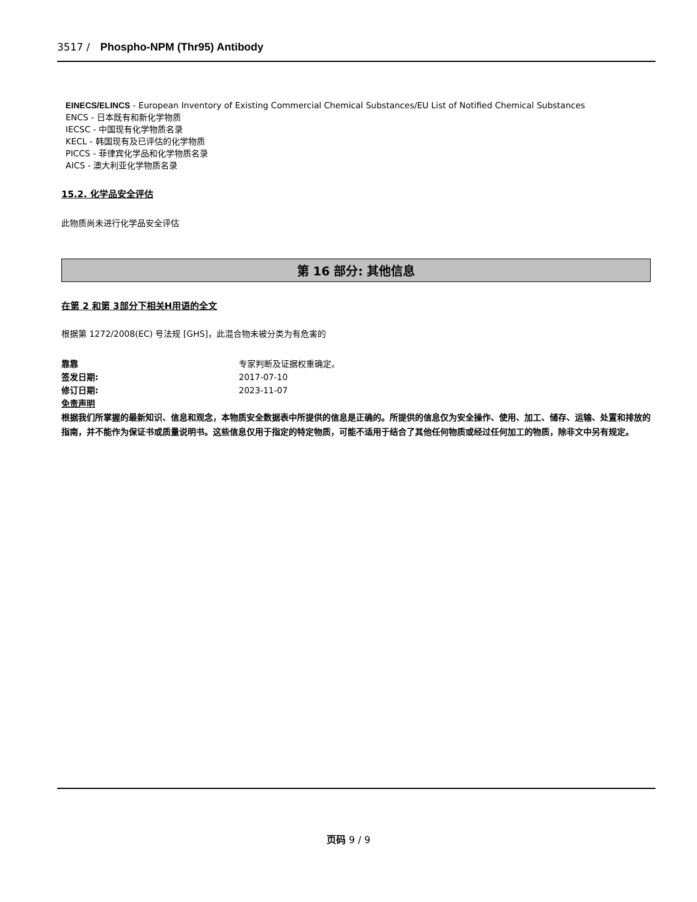3517 / Phospho-NPM (Thr95) Antibody
EINECS/ELINCS - European Inventory of Existing Commercial Chemical Substances/EU List of Notified Chemical Substances
ENCS - 日本既有和新化学物质
IECSC - 中国现有化学物质名录
KECL - 韩国现有及已评估的化学物质
PICCS - 菲律宾化学品和化学物质名录
AICS - 澳大利亚化学物质名录
15.2. 化学品安全评估
此物质尚未进行化学品安全评估
第 16 部分: 其他信息
在第 2 和第 3部分下相关H用语的全文
根据第 1272/2008(EC) 号法规 [GHS]，此混合物未被分类为有危害的
靠靠 专家判断及证据权重确定。
签发日期: 2017-07-10
修订日期: 2023-11-07
免责声明
根据我们所掌握的最新知识、信息和观念，本物质安全数据表中所提供的信息是正确的。所提供的信息仅为安全操作、使用、加工、储存、运输、处置和排放的指南，并不能作为保证书或质量说明书。这些信息仅用于指定的特定物质，可能不适用于结合了其他任何物质或经过任何加工的物质，除非文中另有规定。
页码 9 / 9